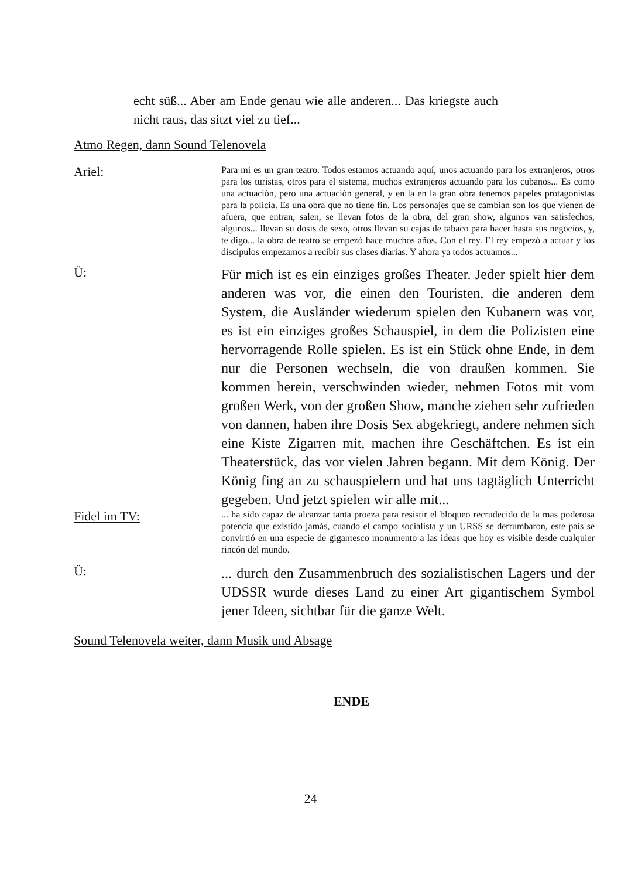echt süß... Aber am Ende genau wie alle anderen... Das kriegste auch nicht raus, das sitzt viel zu tief...
Atmo Regen, dann Sound Telenovela
Ariel:
Para mi es un gran teatro. Todos estamos actuando aquí, unos actuando para los extranjeros, otros para los turistas, otros para el sistema, muchos extranjeros actuando para los cubanos... Es como una actuación, pero una actuación general, y en la en la gran obra tenemos papeles protagonistas para la policia. Es una obra que no tiene fin. Los personajes que se cambian son los que vienen de afuera, que entran, salen, se llevan fotos de la obra, del gran show, algunos van satisfechos, algunos... llevan su dosis de sexo, otros llevan su cajas de tabaco para hacer hasta sus negocios, y, te digo... la obra de teatro se empezó hace muchos años. Con el rey. El rey empezó a actuar y los discipulos empezamos a recibir sus clases diarias. Y ahora ya todos actuamos...
Ü:
Für mich ist es ein einziges großes Theater. Jeder spielt hier dem anderen was vor, die einen den Touristen, die anderen dem System, die Ausländer wiederum spielen den Kubanern was vor, es ist ein einziges großes Schauspiel, in dem die Polizisten eine hervorragende Rolle spielen. Es ist ein Stück ohne Ende, in dem nur die Personen wechseln, die von draußen kommen. Sie kommen herein, verschwinden wieder, nehmen Fotos mit vom großen Werk, von der großen Show, manche ziehen sehr zufrieden von dannen, haben ihre Dosis Sex abgekriegt, andere nehmen sich eine Kiste Zigarren mit, machen ihre Geschäftchen. Es ist ein Theaterstück, das vor vielen Jahren begann. Mit dem König. Der König fing an zu schauspielern und hat uns tagtäglich Unterricht gegeben. Und jetzt spielen wir alle mit...
Fidel im TV:
... ha sido capaz de alcanzar tanta proeza para resistir el bloqueo recrudecido de la mas poderosa potencia que existido jamás, cuando el campo socialista y un URSS se derrumbaron, este país se convirtió en una especie de gigantesco monumento a las ideas que hoy es visible desde cualquier rincón del mundo.
Ü:
... durch den Zusammenbruch des sozialistischen Lagers und der UDSSR wurde dieses Land zu einer Art gigantischem Symbol jener Ideen, sichtbar für die ganze Welt.
Sound Telenovela weiter, dann Musik und Absage
ENDE
24